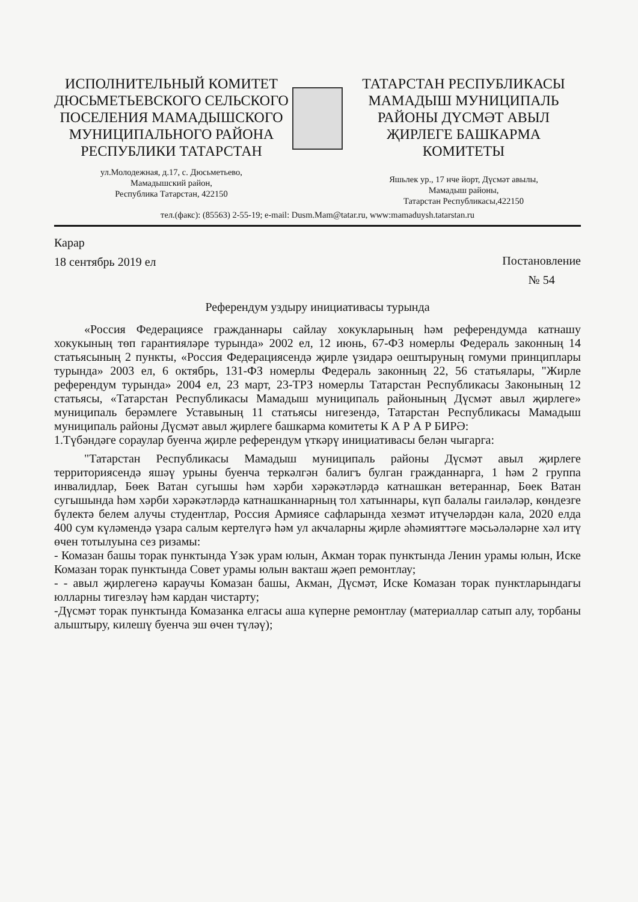ИСПОЛНИТЕЛЬНЫЙ КОМИТЕТ
ДЮСЬМЕТЬЕВСКОГО СЕЛЬСКОГО
ПОСЕЛЕНИЯ МАМАДЫШСКОГО
МУНИЦИПАЛЬНОГО РАЙОНА
РЕСПУБЛИКИ ТАТАРСТАН
ТАТАРСТАН РЕСПУБЛИКАСЫ
МАМАДЫШ МУНИЦИПАЛЬ
РАЙОНЫ ДҮСМӘТ АВЫЛ
ҖИРЛЕГЕ БАШКАРМА
КОМИТЕТЫ
ул.Молодежная, д.17, с. Дюсьметьево,
Мамадышский район,
Республика Татарстан, 422150
Яшьлек ур., 17 нче йорт, Дүсмәт авылы,
Мамадыш районы,
Татарстан Республикасы,422150
тел.(факс): (85563) 2-55-19; e-mail: Dusm.Mam@tatar.ru, www:mamaduysh.tatarstan.ru
Карар
18 сентябрь 2019 ел
Постановление
№ 54
Референдум уздыру инициативасы турында
«Россия Федерациясе гражданнары сайлау хокукларының һәм референдумда катнашу хокукының төп гарантияләре турында» 2002 ел, 12 июнь, 67-ФЗ номерлы Федераль законның 14 статьясының 2 пункты, «Россия Федерациясендә җирле үзидарә оештыруның гомуми принциплары турында» 2003 ел, 6 октябрь, 131-ФЗ номерлы Федераль законның 22, 56 статьялары, "Жирле референдум турында» 2004 ел, 23 март, 23-ТРЗ номерлы Татарстан Республикасы Законының 12 статьясы, «Татарстан Республикасы Мамадыш муниципаль районының Дүсмәт авыл җирлеге» муниципаль берәмлеге Уставының 11 статьясы нигезендә, Татарстан Республикасы Мамадыш муниципаль районы Дүсмәт авыл җирлеге башкарма комитеты К А Р А Р БИРӘ:
1.Түбәндәге сораулар буенча җирле референдум үткәрү инициативасы белән чыгарга:
"Татарстан Республикасы Мамадыш муниципаль районы Дүсмәт авыл җирлеге территориясендә яшәү урыны буенча теркәлгән балигъ булган гражданнарга, 1 һәм 2 группа инвалидлар, Бөек Ватан сугышы һәм хәрби хәрәкәтләрдә катнашкан ветераннар, Бөек Ватан сугышында һәм хәрби хәрәкәтләрдә катнашканнарның тол хатыннары, күп балалы гаиләләр, көндезге бүлектә белем алучы студентлар, Россия Армиясе сафларында хезмәт итүчеләрдән кала, 2020 елда 400 сум күләмендә үзара салым кертелүгә һәм ул акчаларны җирле әһәмияттәге мәсьәләләрне хәл итү өчен тотылуына сез ризамы:
- Комазан башы торак пунктында Үзәк урам юлын, Акман торак пунктында Ленин урамы юлын, Иске Комазан торак пунктында Совет урамы юлын вакташ җәеп ремонтлау;
- - авыл җирлегенә караучы Комазан башы, Акман, Дүсмәт, Иске Комазан торак пунктларындагы юлларны тигезләү һәм кардан чистарту;
-Дүсмәт торак пунктында Комазанка елгасы аша күперне ремонтлау (материаллар сатып алу, торбаны алыштыру, килешү буенча эш өчен түләү);